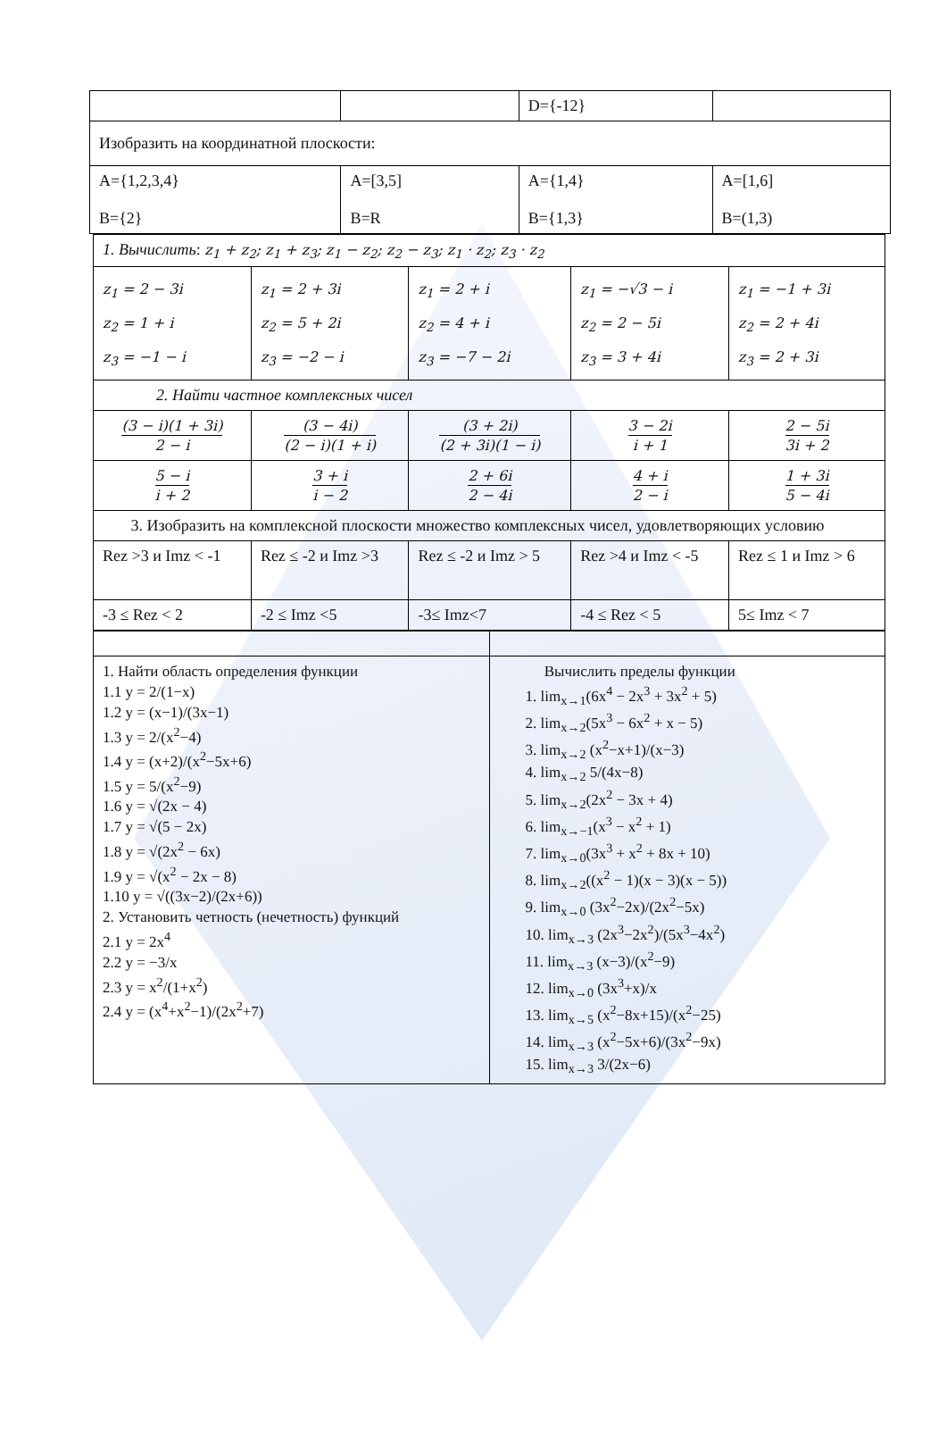| | | D={-12} | |
| Изобразить на координатной плоскости: | | | |
| A={1,2,3,4} B={2} | A=[3,5] B=R | A={1,4} B={1,3} | A=[1,6] B=(1,3) |
| 1. Вычислить : z<sub>1</sub> + z<sub>2</sub>; z<sub>1</sub> + z<sub>3</sub>; z<sub>1</sub> − z<sub>2</sub>; z<sub>2</sub> − z<sub>3</sub>; z<sub>1</sub> · z<sub>2</sub>; z<sub>3</sub> · z<sub>2</sub> | | | | |
| z<sub>1</sub> = 2 − 3i z<sub>2</sub> = 1 + i z<sub>3</sub> = −1 − i | z<sub>1</sub> = 2 + 3i z<sub>2</sub> = 5 + 2i z<sub>3</sub> = −2 − i | z<sub>1</sub> = 2 + i z<sub>2</sub> = 4 + i z<sub>3</sub> = −7 − 2i | z<sub>1</sub> = −√3 − i z<sub>2</sub> = 2 − 5i z<sub>3</sub> = 3 + 4i | z<sub>1</sub> = −1 + 3i z<sub>2</sub> = 2 + 4i z<sub>3</sub> = 2 + 3i |
| 2. Найти частное комплексных чисел | | | | |
| (3 − i)(1 + 3i) 2 − i | (3 − 4i) (2 − i)(1 + i) | (3 + 2i) (2 + 3i)(1 − i) | 3 − 2i i + 1 | 2 − 5i 3i + 2 |
| 5 − i i + 2 | 3 + i i − 2 | 2 + 6i 2 − 4i | 4 + i 2 − i | 1 + 3i 5 − 4i |
| 3. Изобразить на комплексной плоскости множество комплексных чисел, удовлетворяющих условию | | | | |
| Rez >3 и Imz < -1 | Rez ≤ -2 и Imz >3 | Rez ≤ -2 и Imz > 5 | Rez >4 и Imz < -5 | Rez ≤ 1 и Imz > 6 |
| -3 ≤ Rez < 2 | -2 ≤ Imz <5 | -3≤ Imz<7 | -4 ≤ Rez < 5 | 5≤ Imz < 7 |
| 1. Найти область определения функции 1.1 y = 2/(1−x) 1.2 y = (x−1)/(3x−1) 1.3 y = 2/(x<sup>2</sup>−4) 1.4 y = (x+2)/(x<sup>2</sup>−5x+6) 1.5 y = 5/(x<sup>2</sup>−9) 1.6 y = √(2x − 4) 1.7 y = √(5 − 2x) 1.8 y = √(2x<sup>2</sup> − 6x) 1.9 y = √(x<sup>2</sup> − 2x − 8) 1.10 y = √((3x−2)/(2x+6)) 2. Установить четность (нечетность) функций 2.1 y = 2x<sup>4</sup> 2.2 y = −3/x 2.3 y = x<sup>2</sup>/(1+x<sup>2</sup>) 2.4 y = (x<sup>4</sup>+x<sup>2</sup>−1)/(2x<sup>2</sup>+7) | Вычислить пределы функции 1. lim<sub>x→1</sub>(6x<sup>4</sup> − 2x<sup>3</sup> + 3x<sup>2</sup> + 5) 2. lim<sub>x→2</sub>(5x<sup>3</sup> − 6x<sup>2</sup> + x − 5) 3. lim<sub>x→2</sub> (x<sup>2</sup>−x+1)/(x−3) 4. lim<sub>x→2</sub> 5/(4x−8) 5. lim<sub>x→2</sub>(2x<sup>2</sup> − 3x + 4) 6. lim<sub>x→−1</sub>(x<sup>3</sup> − x<sup>2</sup> + 1) 7. lim<sub>x→0</sub>(3x<sup>3</sup> + x<sup>2</sup> + 8x + 10) 8. lim<sub>x→2</sub>((x<sup>2</sup> − 1)(x − 3)(x − 5)) 9. lim<sub>x→0</sub> (3x<sup>2</sup>−2x)/(2x<sup>2</sup>−5x) 10. lim<sub>x→3</sub> (2x<sup>3</sup>−2x<sup>2</sup>)/(5x<sup>3</sup>−4x<sup>2</sup>) 11. lim<sub>x→3</sub> (x−3)/(x<sup>2</sup>−9) 12. lim<sub>x→0</sub> (3x<sup>3</sup>+x)/x 13. lim<sub>x→5</sub> (x<sup>2</sup>−8x+15)/(x<sup>2</sup>−25) 14. lim<sub>x→3</sub> (x<sup>2</sup>−5x+6)/(3x<sup>2</sup>−9x) 15. lim<sub>x→3</sub> 3/(2x−6) |